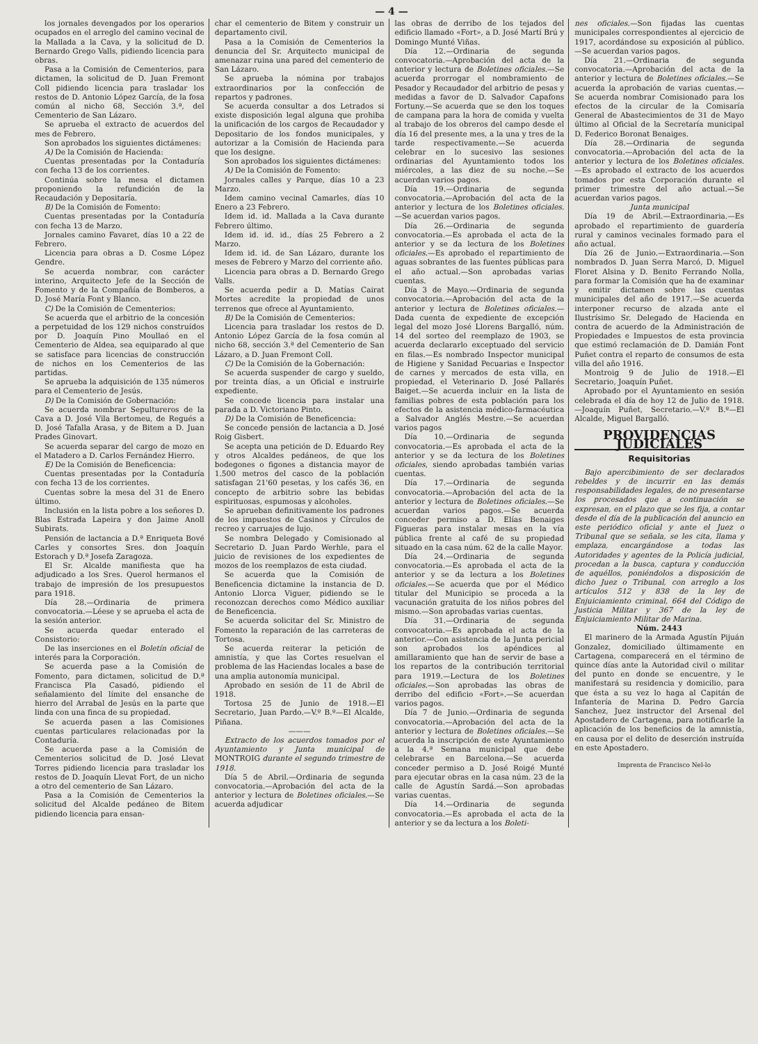— 4 —
los jornales devengados por los operarios ocupados en el arreglo del camino vecinal de la Mallada a la Cava, y la solicitud de D. Bernardo Grego Valls, pidiendo licencia para obras.
Pasa a la Comisión de Cementerios, para dictamen, la solicitud de D. Juan Fremont Coll pidiendo licencia para trasladar los restos de D. Antonio López García, de la fosa común al nicho 68, Sección 3.ª, del Cementerio de San Lázaro.
Se aprueba el extracto de acuerdos del mes de Febrero.
Son aprobados los siguientes dictámenes:
A) De la Comisión de Hacienda:
Cuentas presentadas por la Contaduría con fecha 13 de los corrientes.
Continúa sobre la mesa el dictamen proponiendo la refundición de la Recaudación y Depositaría.
B) De la Comisión de Fomento:
Cuentas presentadas por la Contaduría con fecha 13 de Marzo.
Jornales camino Favaret, días 10 a 22 de Febrero.
Licencia para obras a D. Cosme López Gendre.
Se acuerda nombrar, con carácter interino, Arquitecto Jefe de la Sección de Fomento y de la Compañía de Bomberos, a D. José María Font y Blanco.
C) De la Comisión de Cementerios:
Se acuerda que el arbitrio de la concesión a perpetuidad de los 129 nichos construídos por D. Joaquín Pino Moullaó en el Cementerio de Aldea, sea equiparado al que se satisface para licencias de construcción de nichos en los Cementerios de las partidas.
Se aprueba la adquisición de 135 números para el Cementerio de Jesús.
D) De la Comisión de Gobernación:
Se acuerda nombrar Sepultureros de la Cava a D. José Vila Bertomeu, de Regués a D. José Tafalla Arasa, y de Bitem a D. Juan Prades Ginovart.
Se acuerda separar del cargo de mozo en el Matadero a D. Carlos Fernández Hierro.
E) De la Comisión de Beneficencia:
Cuentas presentadas por la Contaduría con fecha 13 de los corrientes.
Cuentas sobre la mesa del 31 de Enero último.
Inclusión en la lista pobre a los señores D. Blas Estrada Lapeira y don Jaime Anoll Subirats.
Pensión de lactancia a D.ª Enriqueta Bové Carles y consortes Sres. don Joaquín Estorach y D.ª Josefa Zaragoza.
El Sr. Alcalde manifiesta que ha adjudicado a los Sres. Querol hermanos el trabajo de impresión de los presupuestos para 1918.
Día 28.—Ordinaria de primera convocatoria.—Léese y se aprueba el acta de la sesión anterior.
Se acuerda quedar enterado el Consistorio:
De las inserciones en el Boletín oficial de interés para la Corporación.
Se acuerda pase a la Comisión de Fomento, para dictamen, solicitud de D.ª Francisca Pla Casadó, pidiendo el señalamiento del límite del ensanche de hierro del Arrabal de Jesús en la parte que linda con una finca de su propiedad.
Se acuerda pasen a las Comisiones cuentas particulares relacionadas por la Contaduría.
Se acuerda pase a la Comisión de Cementerios solicitud de D. José Llevat Torres pidiendo licencia para trasladar los restos de D. Joaquín Llevat Fort, de un nicho a otro del cementerio de San Lázaro.
Pasa a la Comisión de Cementerios la solicitud del Alcalde pedáneo de Bitem pidiendo licencia para ensan-
char el cementerio de Bitem y construir un departamento civil.
Pasa a la Comisión de Cementerios la denuncia del Sr. Arquitecto municipal de amenazar ruina una pared del cementerio de San Lázaro.
Se aprueba la nómina por trabajos extraordinarios por la confección de repartos y padrones.
Se acuerda consultar a dos Letrados si existe disposición legal alguna que prohiba la unificación de los cargos de Recaudador y Depositario de los fondos municipales, y autorizar a la Comisión de Hacienda para que los designe.
Son aprobados los siguientes dictámenes:
A) De la Comisión de Fomento:
Jornales calles y Parque, días 10 a 23 Marzo.
Idem camino vecinal Camarles, días 10 Enero a 23 Febrero.
Idem id. id. Mallada a la Cava durante Febrero último.
Idem id. id. id., días 25 Febrero a 2 Marzo.
Idem id. id. de San Lázaro, durante los meses de Febrero y Marzo del corriente año.
Licencia para obras a D. Bernardo Grego Valls.
Se acuerda pedir a D. Matías Cairat Mortes acredite la propiedad de unos terrenos que ofrece al Ayuntamiento.
B) De la Comisión de Cementerios:
Licencia para trasladar los restos de D. Antonio López García de la fosa común al nicho 68, sección 3.ª del Cementerio de San Lázaro, a D. Juan Fremont Coll.
C) De la Comisión de la Gobernación:
Se acuerda suspender de cargo y sueldo, por treinta días, a un Oficial e instruirle expediente.
Se concede licencia para instalar una parada a D. Victoriano Pinto.
D) De la Comisión de Beneficencia:
Se concede pensión de lactancia a D. José Roig Gisbert.
Se acepta una petición de D. Eduardo Rey y otros Alcaldes pedáneos, de que los bodegones o figones a distancia mayor de 1.500 metros del casco de la población satisfagan 21'60 pesetas, y los cafés 36, en concepto de arbitrio sobre las bebidas espirituosas, espumosas y alcoholes.
Se aprueban definitivamente los padrones de los impuestos de Casinos y Círculos de recreo y carruajes de lujo.
Se nombra Delegado y Comisionado al Secretario D. Juan Pardo Werhle, para el juicio de revisiones de los expedientes de mozos de los reemplazos de esta ciudad.
Se acuerda que la Comisión de Beneficencia dictamine la instancia de D. Antonio Llorca Viguer, pidiendo se le reconozcan derechos como Médico auxiliar de Beneficencia.
Se acuerda solicitar del Sr. Ministro de Fomento la reparación de las carreteras de Tortosa.
Se acuerda reiterar la petición de amnistía, y que las Cortes resuelvan el problema de las Haciendas locales a base de una amplia autonomía municipal.
Aprobado en sesión de 11 de Abril de 1918.
Tortosa 25 de Junio de 1918.—El Secretario, Juan Pardo.—V.º B.º—El Alcalde, Piñana.
———
Extracto de los acuerdos tomados por el Ayuntamiento y Junta municipal de MONTROIG durante el segundo trimestre de 1918.
Día 5 de Abril.—Ordinaria de segunda convocatoria.—Aprobación del acta de la anterior y lectura de Boletines oficiales.—Se acuerda adjudicar
las obras de derribo de los tejados del edificio llamado «Fort», a D. José Martí Brú y Domingo Munté Viñas.
Día 12.—Ordinaria de segunda convocatoria.—Aprobación del acta de la anterior y lectura de Boletines oficiales.—Se acuerda prorrogar el nombramiento de Pesador y Recaudador del arbitrio de pesas y medidas a favor de D. Salvador Capafons Fortuny.—Se acuerda que se den los toques de campana para la hora de comida y vuelta al trabajo de los obreros del campo desde el día 16 del presente mes, a la una y tres de la tarde respectivamente.—Se acuerda celebrar en lo sucesivo las sesiones ordinarias del Ayuntamiento todos los miércoles, a las diez de su noche.—Se acuerdan varios pagos.
Día 19.—Ordinaria de segunda convocatoria.—Aprobación del acta de la anterior y lectura de los Boletines oficiales.—Se acuerdan varios pagos.
Día 26.—Ordinaria de segunda convocatoria.—Es aprobada el acta de la anterior y se da lectura de los Boletines oficiales.—Es aprobado el repartimiento de aguas sobrantes de las fuentes públicas para el año actual.—Son aprobadas varias cuentas.
Día 3 de Mayo.—Ordinaria de segunda convocatoria.—Aprobación del acta de la anterior y lectura de Boletines oficiales.—Dada cuenta de expediente de excepción legal del mozo José Llorens Bargalló, núm. 14 del sorteo del reemplazo de 1903, se acuerda declararlo exceptuado del servicio en filas.—Es nombrado Inspector municipal de Higiene y Sanidad Pecuarias e Inspector de carnes y mercados de esta villa, en propiedad, el Veterinario D. José Pallarés Baiget.—Se acuerda incluir en la lista de familias pobres de esta población para los efectos de la asistencia médico-farmacéutica a Salvador Anglés Mestre.—Se acuerdan varios pagos
Día 10.—Ordinaria de segunda convocatoria.—Es aprobada el acta de la anterior y se da lectura de los Boletines oficiales, siendo aprobadas también varias cuentas.
Día 17.—Ordinaria de segunda convocatoria.—Aprobación del acta de la anterior y lectura de Boletines oficiales.—Se acuerdan varios pagos.—Se acuerda conceder permiso a D. Elías Benaiges Figueras para instalar mesas en la vía pública frente al café de su propiedad situado en la casa núm. 62 de la calle Mayor.
Día 24.—Ordinaria de segunda convocatoria.—Es aprobada el acta de la anterior y se da lectura a los Boletines oficiales.—Se acuerda que por el Médico titular del Municipio se proceda a la vacunación gratuita de los niños pobres del mismo.—Son aprobadas varias cuentas.
Día 31.—Ordinaria de segunda convocatoria.—Es aprobada el acta de la anterior.—Con asistencia de la Junta pericial son aprobados los apéndices al amillaramiento que han de servir de base a los repartos de la contribución territorial para 1919.—Lectura de los Boletines oficiales.—Son aprobadas las obras de derribo del edificio «Fort».—Se acuerdan varios pagos.
Día 7 de Junio.—Ordinaria de segunda convocatoria.—Aprobación del acta de la anterior y lectura de Boletines oficiales.—Se acuerda la inscripción de este Ayuntamiento a la 4.ª Semana municipal que debe celebrarse en Barcelona.—Se acuerda conceder permiso a D. José Roigé Munté para ejecutar obras en la casa núm. 23 de la calle de Agustín Sardá.—Son aprobadas varias cuentas.
Día 14.—Ordinaria de segunda convocatoria.—Es aprobada el acta de la anterior y se da lectura a los Boleti-
nes oficiales.—Son fijadas las cuentas municipales correspondientes al ejercicio de 1917, acordándose su exposición al público.—Se acuerdan varios pagos.
Día 21.—Ordinaria de segunda convocatoria.—Aprobación del acta de la anterior y lectura de Boletines oficiales.—Se acuerda la aprobación de varias cuentas.—Se acuerda nombrar Comisionado para los efectos de la circular de la Comisaría General de Abastecimientos de 31 de Mayo último al Oficial de la Secretaría municipal D. Federico Boronat Benaiges.
Día 28.—Ordinaria de segunda convocatoria.—Aprobación del acta de la anterior y lectura de los Boletines oficiales.—Es aprobado el extracto de los acuerdos tomados por esta Corporación durante el primer trimestre del año actual.—Se acuerdan varios pagos.
Junta municipal
Día 19 de Abril.—Extraordinaria.—Es aprobado el repartimiento de guardería rural y caminos vecinales formado para el año actual.
Día 26 de Junio.—Extraordinaria.—Son nombrados D. Juan Serra Marcó, D. Miguel Floret Alsina y D. Benito Ferrando Nolla, para formar la Comisión que ha de examinar y emitir dictamen sobre las cuentas municipales del año de 1917.—Se acuerda interponer recurso de alzada ante el Ilustrísimo Sr. Delegado de Hacienda en contra de acuerdo de la Administración de Propiedades e Impuestos de esta provincia que estimó reclamación de D. Damián Font Puñet contra el reparto de consumos de esta villa del año 1916.
Montroig 9 de Julio de 1918.—El Secretario, Joaquín Puñet.
Aprobado por el Ayuntamiento en sesión celebrada el día de hoy 12 de Julio de 1918.—Joaquín Puñet, Secretario.—V.º B.º—El Alcalde, Miguel Bargalló.
PROVIDENCIAS JUDICIALES
Requisitorias
Bajo apercibimiento de ser declarados rebeldes y de incurrir en las demás responsabilidades legales, de no presentarse los procesados que a continuación se expresan, en el plazo que se les fija, a contar desde el día de la publicación del anuncio en este periódico oficial y ante el Juez o Tribunal que se señala, se les cita, llama y emplaza, encargándose a todas las Autoridades y agentes de la Policía judicial, procedan a la busca, captura y conducción de aquéllos, poniéndolos a disposición de dicho Juez o Tribunal, con arreglo a los artículos 512 y 838 de la ley de Enjuiciamiento criminal, 664 del Código de Justicia Militar y 367 de la ley de Enjuiciamiento Militar de Marina.
Núm. 2443
El marinero de la Armada Agustín Pijuán Gonzalez, domiciliado últimamente en Cartagena, comparecerá en el término de quince días ante la Autoridad civil o militar del punto en donde se encuentre, y le manifestará su residencia y domicilio, para que ésta a su vez lo haga al Capitán de Infantería de Marina D. Pedro García Sanchez, Juez instructor del Arsenal del Apostadero de Cartagena, para notificarle la aplicación de los beneficios de la amnistía, en causa por el delito de deserción instruída en este Apostadero.
Imprenta de Francisco Nel-lo